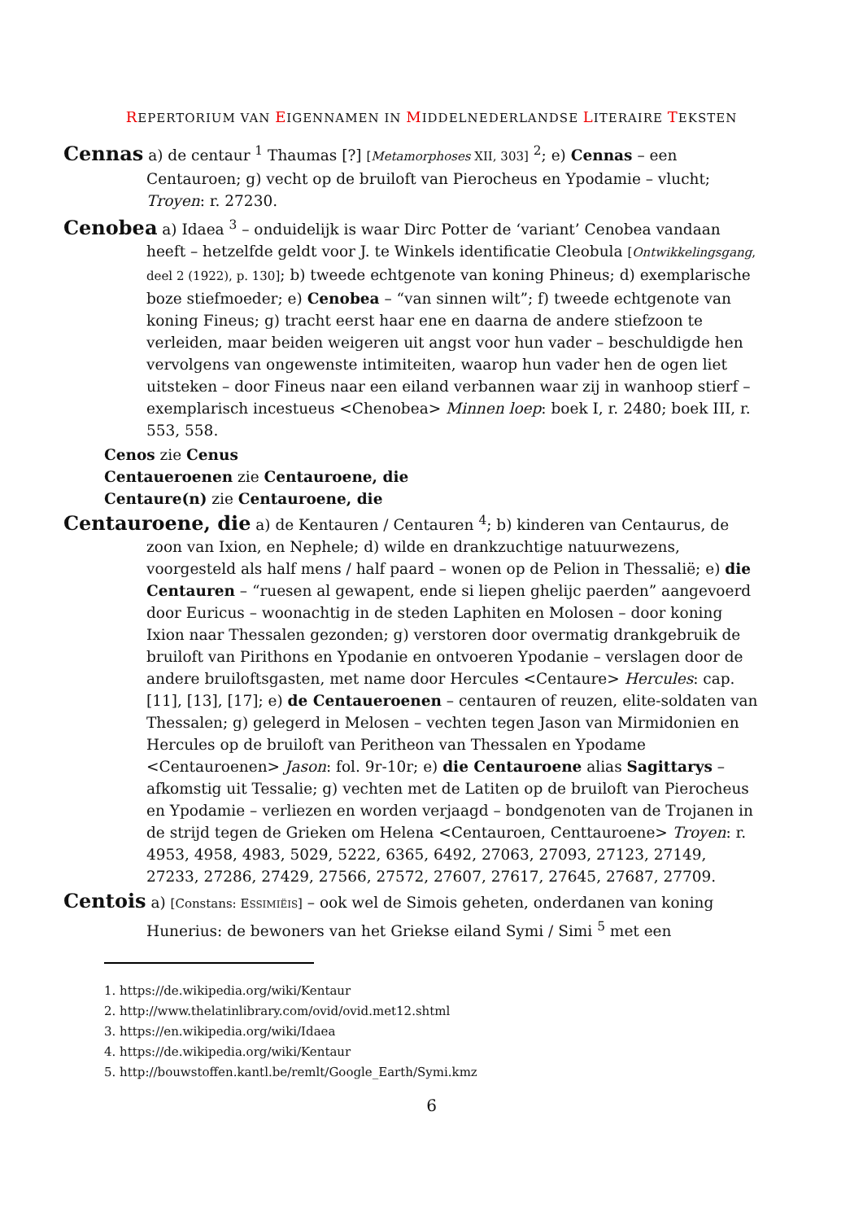REPERTORIUM VAN EIGENNAMEN IN MIDDELNEDERLANDSE LITERAIRE TEKSTEN
Cennas a) de centaur <sup>1</sup> Thaumas [?] [Metamorphoses XII, 303] <sup>2</sup>; e) Cennas – een Centauroen; g) vecht op de bruiloft van Pierocheus en Ypodamie – vlucht; Troyen: r. 27230.
Cenobea a) Idaea <sup>3</sup> – onduidelijk is waar Dirc Potter de ‘variant’ Cenobea vandaan heeft – hetzelfde geldt voor J. te Winkels identificatie Cleobula [Ontwikkelingsgang, deel 2 (1922), p. 130]; b) tweede echtgenote van koning Phineus; d) exemplarische boze stiefmoeder; e) Cenobea – “van sinnen wilt”; f) tweede echtgenote van koning Fineus; g) tracht eerst haar ene en daarna de andere stiefzoon te verleiden, maar beiden weigeren uit angst voor hun vader – beschuldigde hen vervolgens van ongewenste intimiteiten, waarop hun vader hen de ogen liet uitsteken – door Fineus naar een eiland verbannen waar zij in wanhoop stierf – exemplarisch incestueus <Chenobea> Minnen loep: boek I, r. 2480; boek III, r. 553, 558.
Cenos zie Cenus
Centaueroenen zie Centauroene, die
Centaure(n) zie Centauroene, die
Centauroene, die a) de Kentauren / Centauren <sup>4</sup>; b) kinderen van Centaurus, de zoon van Ixion, en Nephele; d) wilde en drankzuchtige natuurwezens, voorgesteld als half mens / half paard – wonen op de Pelion in Thessalië; e) die Centauren – “ruesen al gewapent, ende si liepen ghelijc paerden” aangevoerd door Euricus – woonachtig in de steden Laphiten en Molosen – door koning Ixion naar Thessalen gezonden; g) verstoren door overmatig drankgebruik de bruiloft van Pirithons en Ypodanie en ontvoeren Ypodanie – verslagen door de andere bruiloftsgasten, met name door Hercules <Centaure> Hercules: cap. [11], [13], [17]; e) de Centaueroenen – centauren of reuzen, elite-soldaten van Thessalen; g) gelegerd in Melosen – vechten tegen Jason van Mirmidonien en Hercules op de bruiloft van Peritheon van Thessalen en Ypodame <Centauroenen> Jason: fol. 9r-10r; e) die Centauroene alias Sagittarys – afkomstig uit Tessalie; g) vechten met de Latiten op de bruiloft van Pierocheus en Ypodamie – verliezen en worden verjaagd – bondgenoten van de Trojanen in de strijd tegen de Grieken om Helena <Centauroen, Centtauroene> Troyen: r. 4953, 4958, 4983, 5029, 5222, 6365, 6492, 27063, 27093, 27123, 27149, 27233, 27286, 27429, 27566, 27572, 27607, 27617, 27645, 27687, 27709.
Centois a) [Constans: ESSIMIËIS] – ook wel de Simois geheten, onderdanen van koning Hunerius: de bewoners van het Griekse eiland Symi / Simi <sup>5</sup> met een
1. https://de.wikipedia.org/wiki/Kentaur
2. http://www.thelatinlibrary.com/ovid/ovid.met12.shtml
3. https://en.wikipedia.org/wiki/Idaea
4. https://de.wikipedia.org/wiki/Kentaur
5. http://bouwstoffen.kantl.be/remlt/Google_Earth/Symi.kmz
6